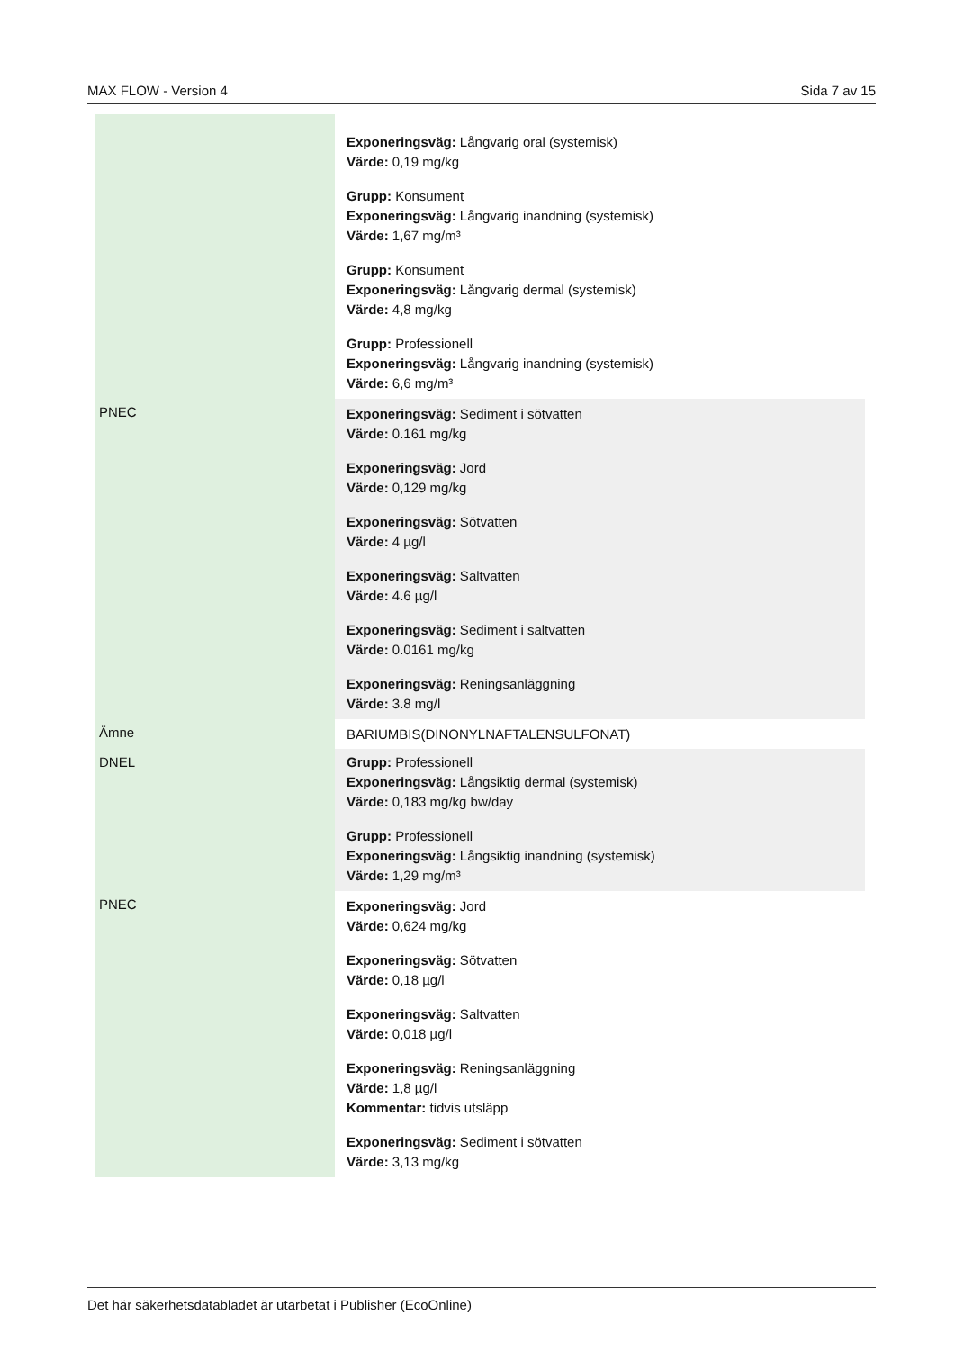MAX FLOW - Version 4 Sida 7 av 15
| | Exponeringsväg: Långvarig oral (systemisk) Värde: 0,19 mg/kg Grupp: Konsument Exponeringsväg: Långvarig inandning (systemisk) Värde: 1,67 mg/m³ Grupp: Konsument Exponeringsväg: Långvarig dermal (systemisk) Värde: 4,8 mg/kg Grupp: Professionell Exponeringsväg: Långvarig inandning (systemisk) Värde: 6,6 mg/m³ |
| PNEC | Exponeringsväg: Sediment i sötvatten Värde: 0.161 mg/kg Exponeringsväg: Jord Värde: 0,129 mg/kg Exponeringsväg: Sötvatten Värde: 4 µg/l Exponeringsväg: Saltvatten Värde: 4.6 µg/l Exponeringsväg: Sediment i saltvatten Värde: 0.0161 mg/kg Exponeringsväg: Reningsanläggning Värde: 3.8 mg/l |
| Ämne | BARIUMBIS(DINONYLNAFTALENSULFONAT) |
| DNEL | Grupp: Professionell Exponeringsväg: Långsiktig dermal (systemisk) Värde: 0,183 mg/kg bw/day Grupp: Professionell Exponeringsväg: Långsiktig inandning (systemisk) Värde: 1,29 mg/m³ |
| PNEC | Exponeringsväg: Jord Värde: 0,624 mg/kg Exponeringsväg: Sötvatten Värde: 0,18 µg/l Exponeringsväg: Saltvatten Värde: 0,018 µg/l Exponeringsväg: Reningsanläggning Värde: 1,8 µg/l Kommentar: tidvis utsläpp Exponeringsväg: Sediment i sötvatten Värde: 3,13 mg/kg |
Det här säkerhetsdatabladet är utarbetat i Publisher (EcoOnline)